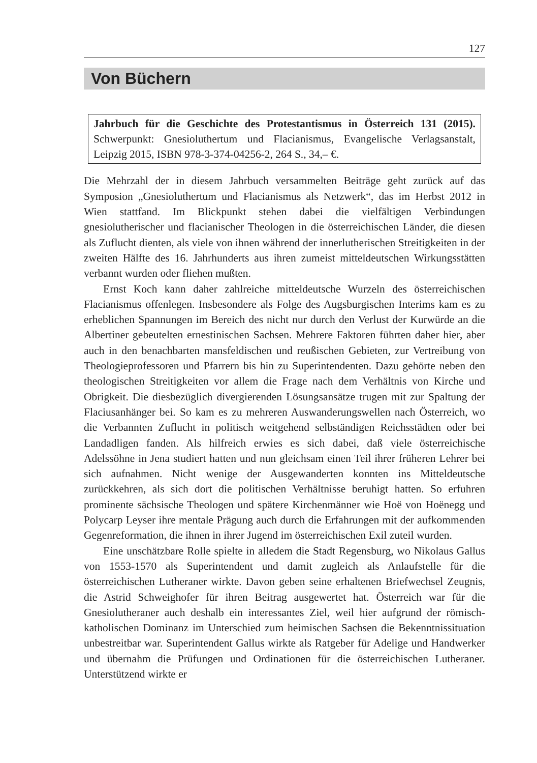127
Von Büchern
Jahrbuch für die Geschichte des Protestantismus in Österreich 131 (2015). Schwerpunkt: Gnesioluthertum und Flacianismus, Evangelische Verlagsanstalt, Leipzig 2015, ISBN 978-3-374-04256-2, 264 S., 34,– €.
Die Mehrzahl der in diesem Jahrbuch versammelten Beiträge geht zurück auf das Symposion „Gnesioluthertum und Flacianismus als Netzwerk“, das im Herbst 2012 in Wien stattfand. Im Blickpunkt stehen dabei die vielfältigen Verbindungen gnesiolutherischer und flacianischer Theologen in die österreichischen Länder, die diesen als Zuflucht dienten, als viele von ihnen während der innerlutherischen Streitigkeiten in der zweiten Hälfte des 16. Jahrhunderts aus ihren zumeist mitteldeutschen Wirkungsstätten verbannt wurden oder fliehen mußten.
Ernst Koch kann daher zahlreiche mitteldeutsche Wurzeln des österreichischen Flacianismus offenlegen. Insbesondere als Folge des Augsburgischen Interims kam es zu erheblichen Spannungen im Bereich des nicht nur durch den Verlust der Kurwürde an die Albertiner gebeutelten ernestinischen Sachsen. Mehrere Faktoren führten daher hier, aber auch in den benachbarten mansfeldischen und reußischen Gebieten, zur Vertreibung von Theologieprofessoren und Pfarrern bis hin zu Superintendenten. Dazu gehörte neben den theologischen Streitigkeiten vor allem die Frage nach dem Verhältnis von Kirche und Obrigkeit. Die diesbezüglich divergierenden Lösungsansätze trugen mit zur Spaltung der Flaciusanhänger bei. So kam es zu mehreren Auswanderungswellen nach Österreich, wo die Verbannten Zuflucht in politisch weitgehend selbständigen Reichsstädten oder bei Landadligen fanden. Als hilfreich erwies es sich dabei, daß viele österreichische Adelssöhne in Jena studiert hatten und nun gleichsam einen Teil ihrer früheren Lehrer bei sich aufnahmen. Nicht wenige der Ausgewanderten konnten ins Mitteldeutsche zurückkehren, als sich dort die politischen Verhältnisse beruhigt hatten. So erfuhren prominente sächsische Theologen und spätere Kirchenmänner wie Hoë von Hoënegg und Polycarp Leyser ihre mentale Prägung auch durch die Erfahrungen mit der aufkommenden Gegenreformation, die ihnen in ihrer Jugend im österreichischen Exil zuteil wurden.
Eine unschätzbare Rolle spielte in alledem die Stadt Regensburg, wo Nikolaus Gallus von 1553-1570 als Superintendent und damit zugleich als Anlaufstelle für die österreichischen Lutheraner wirkte. Davon geben seine erhaltenen Briefwechsel Zeugnis, die Astrid Schweighofer für ihren Beitrag ausgewertet hat. Österreich war für die Gnesiolutheraner auch deshalb ein interessantes Ziel, weil hier aufgrund der römisch-katholischen Dominanz im Unterschied zum heimischen Sachsen die Bekenntnissituation unbestreitbar war. Superintendent Gallus wirkte als Ratgeber für Adelige und Handwerker und übernahm die Prüfungen und Ordinationen für die österreichischen Lutheraner. Unterstützend wirkte er